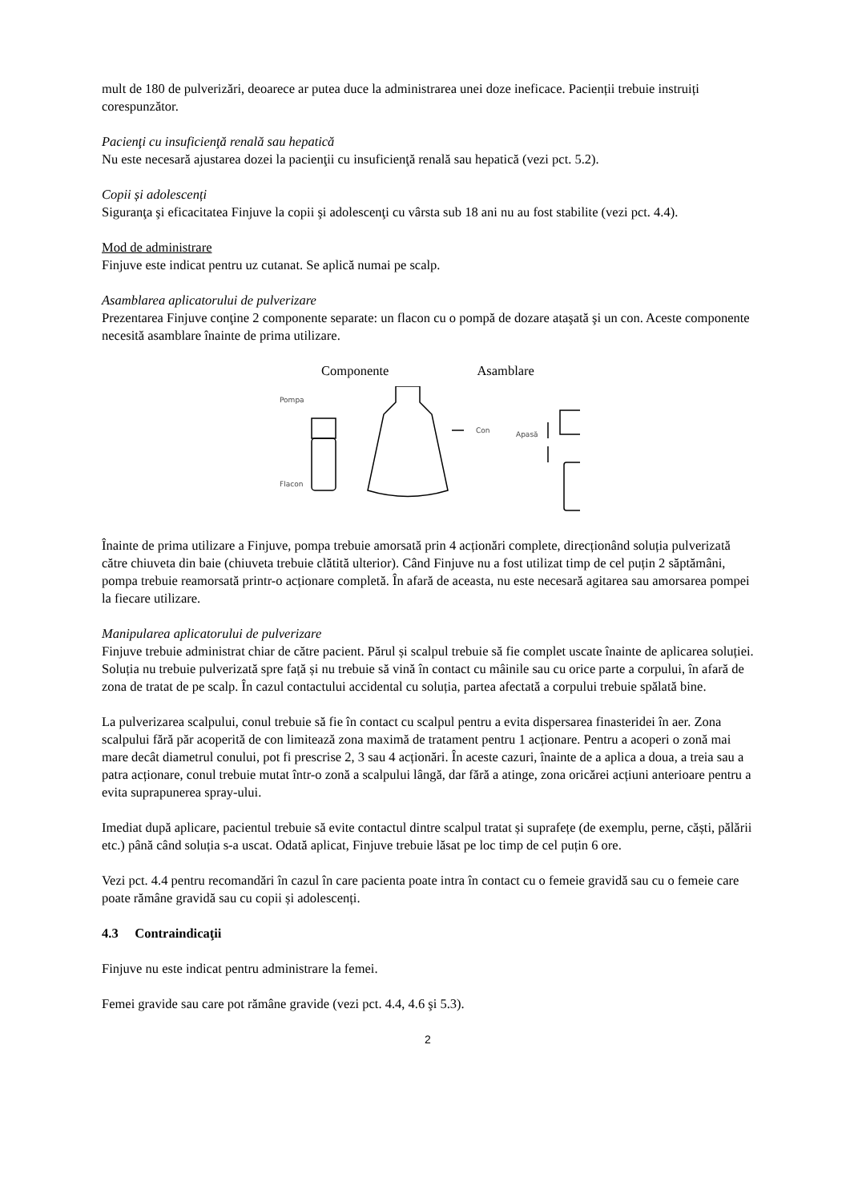mult de 180 de pulverizări, deoarece ar putea duce la administrarea unei doze ineficace. Pacienții trebuie instruiți corespunzător.
Pacienţi cu insuficienţă renală sau hepatică
Nu este necesară ajustarea dozei la pacienţii cu insuficienţă renală sau hepatică (vezi pct. 5.2).
Copii și adolescenți
Siguranţa şi eficacitatea Finjuve la copii şi adolescenţi cu vârsta sub 18 ani nu au fost stabilite (vezi pct. 4.4).
Mod de administrare
Finjuve este indicat pentru uz cutanat. Se aplică numai pe scalp.
Asamblarea aplicatorului de pulverizare
Prezentarea Finjuve conţine 2 componente separate: un flacon cu o pompă de dozare ataşată şi un con. Aceste componente necesită asamblare înainte de prima utilizare.
Componente Asamblare
Pompa
Flacon
Con
Apasă
Înainte de prima utilizare a Finjuve, pompa trebuie amorsată prin 4 acționări complete, direcționând soluția pulverizată către chiuveta din baie (chiuveta trebuie clătită ulterior). Când Finjuve nu a fost utilizat timp de cel puțin 2 săptămâni, pompa trebuie reamorsată printr-o acționare completă. În afară de aceasta, nu este necesară agitarea sau amorsarea pompei la fiecare utilizare.
Manipularea aplicatorului de pulverizare
Finjuve trebuie administrat chiar de către pacient. Părul și scalpul trebuie să fie complet uscate înainte de aplicarea soluției. Soluția nu trebuie pulverizată spre față și nu trebuie să vină în contact cu mâinile sau cu orice parte a corpului, în afară de zona de tratat de pe scalp. În cazul contactului accidental cu soluția, partea afectată a corpului trebuie spălată bine.
La pulverizarea scalpului, conul trebuie să fie în contact cu scalpul pentru a evita dispersarea finasteridei în aer. Zona scalpului fără păr acoperită de con limitează zona maximă de tratament pentru 1 acționare. Pentru a acoperi o zonă mai mare decât diametrul conului, pot fi prescrise 2, 3 sau 4 acționări. În aceste cazuri, înainte de a aplica a doua, a treia sau a patra acționare, conul trebuie mutat într-o zonă a scalpului lângă, dar fără a atinge, zona oricărei acțiuni anterioare pentru a evita suprapunerea spray-ului.
Imediat după aplicare, pacientul trebuie să evite contactul dintre scalpul tratat și suprafețe (de exemplu, perne, căști, pălării etc.) până când soluția s-a uscat. Odată aplicat, Finjuve trebuie lăsat pe loc timp de cel puțin 6 ore.
Vezi pct. 4.4 pentru recomandări în cazul în care pacienta poate intra în contact cu o femeie gravidă sau cu o femeie care poate rămâne gravidă sau cu copii și adolescenți.
4.3 Contraindicaţii
Finjuve nu este indicat pentru administrare la femei.
Femei gravide sau care pot rămâne gravide (vezi pct. 4.4, 4.6 şi 5.3).
2